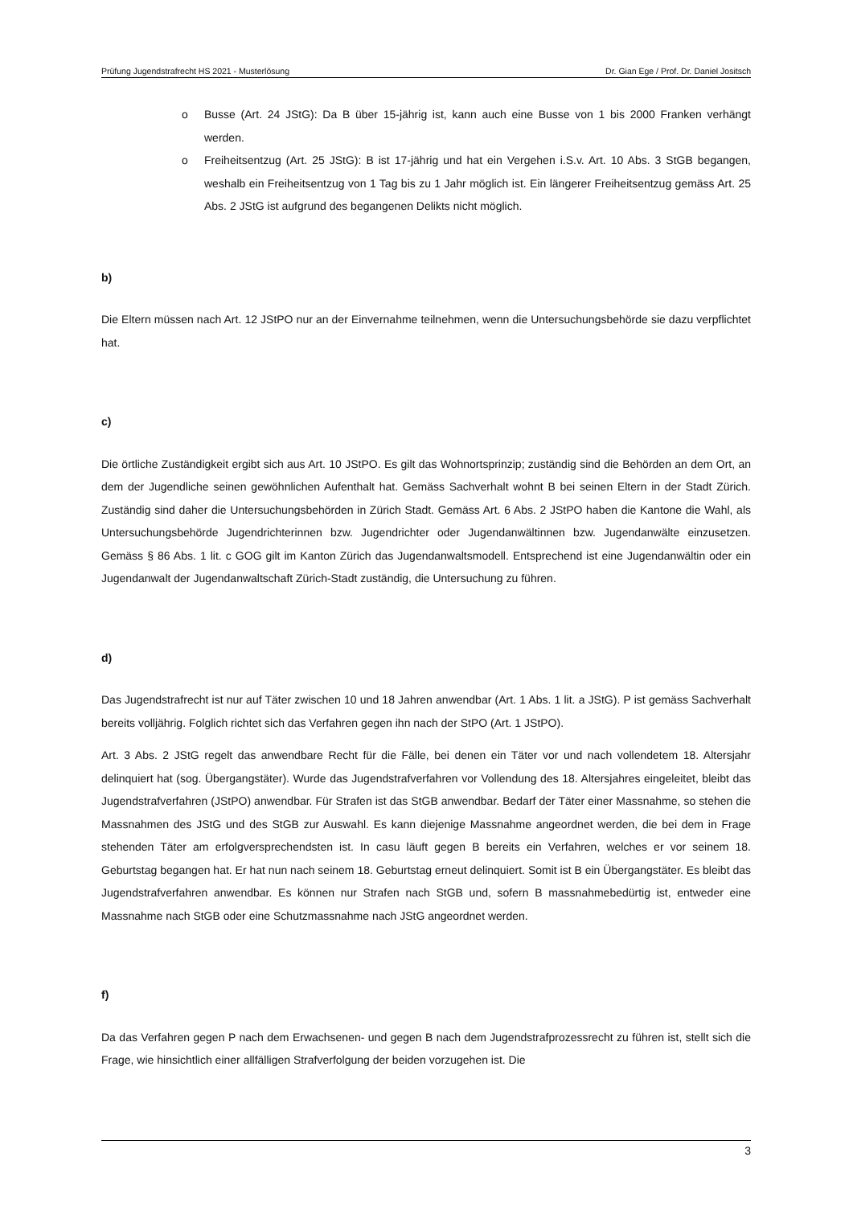Prüfung Jugendstrafrecht HS 2021 - Musterlösung Dr. Gian Ege / Prof. Dr. Daniel Jositsch
o Busse (Art. 24 JStG): Da B über 15-jährig ist, kann auch eine Busse von 1 bis 2000 Franken verhängt werden.
o Freiheitsentzug (Art. 25 JStG): B ist 17-jährig und hat ein Vergehen i.S.v. Art. 10 Abs. 3 StGB begangen, weshalb ein Freiheitsentzug von 1 Tag bis zu 1 Jahr möglich ist. Ein längerer Freiheitsentzug gemäss Art. 25 Abs. 2 JStG ist aufgrund des begangenen Delikts nicht möglich.
b)
Die Eltern müssen nach Art. 12 JStPO nur an der Einvernahme teilnehmen, wenn die Untersuchungsbehörde sie dazu verpflichtet hat.
c)
Die örtliche Zuständigkeit ergibt sich aus Art. 10 JStPO. Es gilt das Wohnortsprinzip; zuständig sind die Behörden an dem Ort, an dem der Jugendliche seinen gewöhnlichen Aufenthalt hat. Gemäss Sachverhalt wohnt B bei seinen Eltern in der Stadt Zürich. Zuständig sind daher die Untersuchungsbehörden in Zürich Stadt. Gemäss Art. 6 Abs. 2 JStPO haben die Kantone die Wahl, als Untersuchungsbehörde Jugendrichterinnen bzw. Jugendrichter oder Jugendanwältinnen bzw. Jugendanwälte einzusetzen. Gemäss § 86 Abs. 1 lit. c GOG gilt im Kanton Zürich das Jugendanwaltsmodell. Entsprechend ist eine Jugendanwältin oder ein Jugendanwalt der Jugendanwaltschaft Zürich-Stadt zuständig, die Untersuchung zu führen.
d)
Das Jugendstrafrecht ist nur auf Täter zwischen 10 und 18 Jahren anwendbar (Art. 1 Abs. 1 lit. a JStG). P ist gemäss Sachverhalt bereits volljährig. Folglich richtet sich das Verfahren gegen ihn nach der StPO (Art. 1 JStPO).
Art. 3 Abs. 2 JStG regelt das anwendbare Recht für die Fälle, bei denen ein Täter vor und nach vollendetem 18. Altersjahr delinquiert hat (sog. Übergangstäter). Wurde das Jugendstrafverfahren vor Vollendung des 18. Altersjahres eingeleitet, bleibt das Jugendstrafverfahren (JStPO) anwendbar. Für Strafen ist das StGB anwendbar. Bedarf der Täter einer Massnahme, so stehen die Massnahmen des JStG und des StGB zur Auswahl. Es kann diejenige Massnahme angeordnet werden, die bei dem in Frage stehenden Täter am erfolgversprechendsten ist. In casu läuft gegen B bereits ein Verfahren, welches er vor seinem 18. Geburtstag begangen hat. Er hat nun nach seinem 18. Geburtstag erneut delinquiert. Somit ist B ein Übergangstäter. Es bleibt das Jugendstrafverfahren anwendbar. Es können nur Strafen nach StGB und, sofern B massnahmebedürtig ist, entweder eine Massnahme nach StGB oder eine Schutzmassnahme nach JStG angeordnet werden.
f)
Da das Verfahren gegen P nach dem Erwachsenen- und gegen B nach dem Jugendstrafprozessrecht zu führen ist, stellt sich die Frage, wie hinsichtlich einer allfälligen Strafverfolgung der beiden vorzugehen ist. Die
3